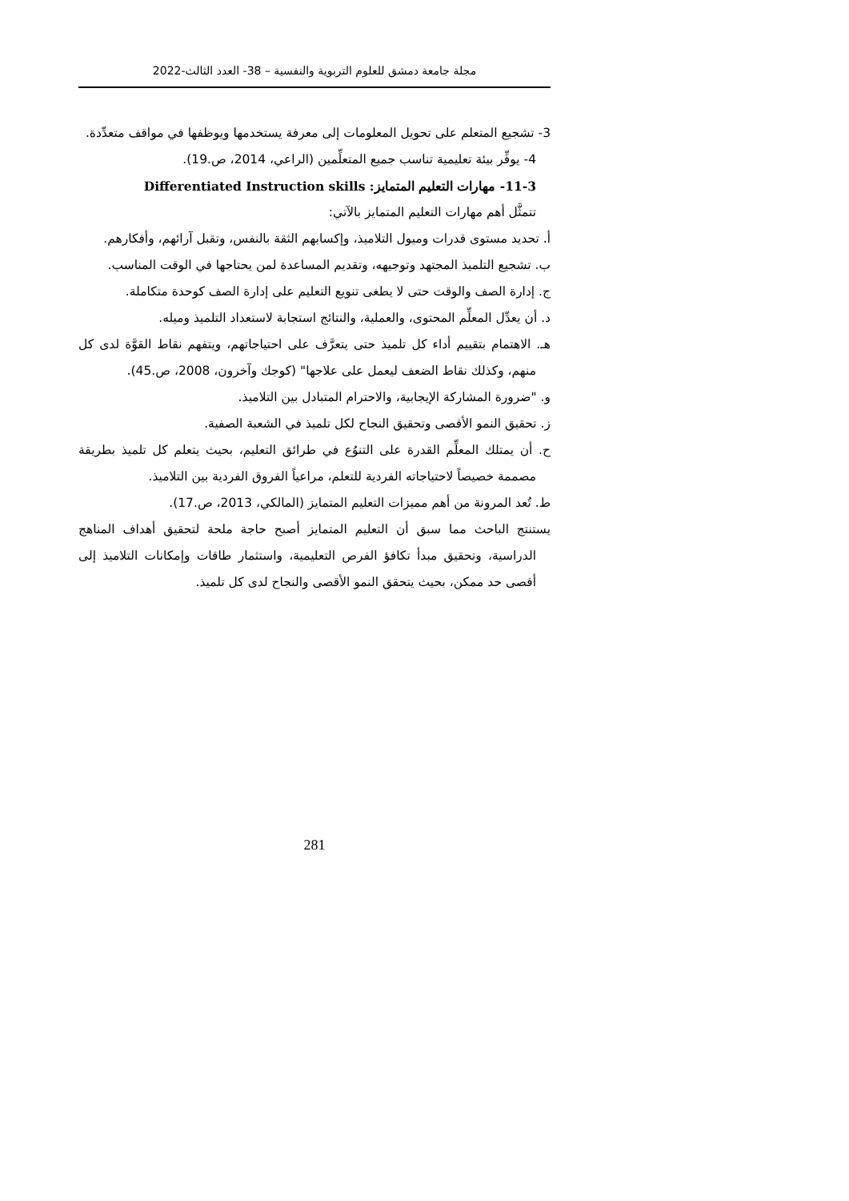مجلة جامعة دمشق للعلوم التربوية والنفسية – 38- العدد الثالث-2022
3- تشجيع المتعلم على تحويل المعلومات إلى معرفة يستخدمها ويوظفها في مواقف متعدِّدة.
4- يوفِّر بيئة تعليمية تناسب جميع المتعلِّمين (الراعي، 2014، ص.19).
11-3- مهارات التعليم المتمايز: Differentiated Instruction skills
تتمثَّل أهم مهارات التعليم المتمايز بالآتي:
أ. تحديد مستوى قدرات وميول التلاميذ، وإكسابهم الثقة بالنفس، وتقبل آرائهم، وأفكارهم.
ب. تشجيع التلميذ المجتهد وتوجيهه، وتقديم المساعدة لمن يحتاجها في الوقت المناسب.
ج. إدارة الصف والوقت حتى لا يطغى تنويع التعليم على إدارة الصف كوحدة متكاملة.
د. أن يعدِّل المعلِّم المحتوى، والعملية، والنتائج استجابة لاستعداد التلميذ وميله.
هـ. الاهتمام بتقييم أداء كل تلميذ حتى يتعرَّف على احتياجاتهم، ويتفهم نقاط القوَّة لدى كل منهم، وكذلك نقاط الضعف ليعمل على علاجها" (كوجك وآخرون، 2008، ص.45).
و. "ضرورة المشاركة الإيجابية، والاحترام المتبادل بين التلاميذ.
ز. تحقيق النمو الأقصى وتحقيق النجاح لكل تلميذ في الشعبة الصفية.
ح. أن يمتلك المعلِّم القدرة على التنوُع في طرائق التعليم، بحيث يتعلم كل تلميذ بطريقة مصممة خصيصاً لاحتياجاته الفردية للتعلم، مراعياً الفروق الفردية بين التلاميذ.
ط. تُعد المرونة من أهم مميزات التعليم المتمايز (المالكي، 2013، ص.17).
يستنتج الباحث مما سبق أن التعليم المتمايز أصبح حاجة ملحة لتحقيق أهداف المناهج الدراسية، وتحقيق مبدأ تكافؤ الفرص التعليمية، واستثمار طاقات وإمكانات التلاميذ إلى أقصى حد ممكن، بحيث يتحقق النمو الأقصى والنجاح لدى كل تلميذ.
281